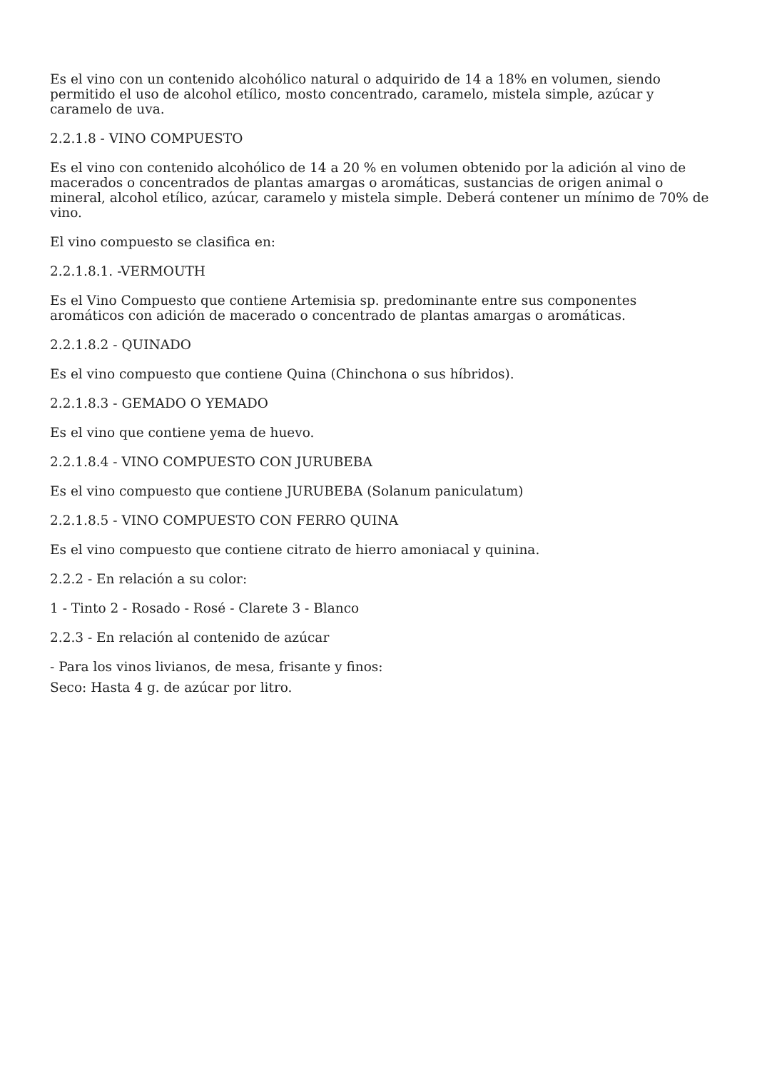Es el vino con un contenido alcohólico natural o adquirido de 14 a 18% en volumen, siendo permitido el uso de alcohol etílico, mosto concentrado, caramelo, mistela simple, azúcar y caramelo de uva.
2.2.1.8 - VINO COMPUESTO
Es el vino con contenido alcohólico de 14 a 20 % en volumen obtenido por la adición al vino de macerados o concentrados de plantas amargas o aromáticas, sustancias de origen animal o mineral, alcohol etílico, azúcar, caramelo y mistela simple. Deberá contener un mínimo de 70% de vino.
El vino compuesto se clasifica en:
2.2.1.8.1. -VERMOUTH
Es el Vino Compuesto que contiene Artemisia sp. predominante entre sus componentes aromáticos con adición de macerado o concentrado de plantas amargas o aromáticas.
2.2.1.8.2 - QUINADO
Es el vino compuesto que contiene Quina (Chinchona o sus híbridos).
2.2.1.8.3 - GEMADO O YEMADO
Es el vino que contiene yema de huevo.
2.2.1.8.4 - VINO COMPUESTO CON JURUBEBA
Es el vino compuesto que contiene JURUBEBA (Solanum paniculatum)
2.2.1.8.5 - VINO COMPUESTO CON FERRO QUINA
Es el vino compuesto que contiene citrato de hierro amoniacal y quinina.
2.2.2 - En relación a su color:
1 - Tinto 2 - Rosado - Rosé - Clarete 3 - Blanco
2.2.3 - En relación al contenido de azúcar
- Para los vinos livianos, de mesa, frisante y finos:
Seco: Hasta 4 g. de azúcar por litro.